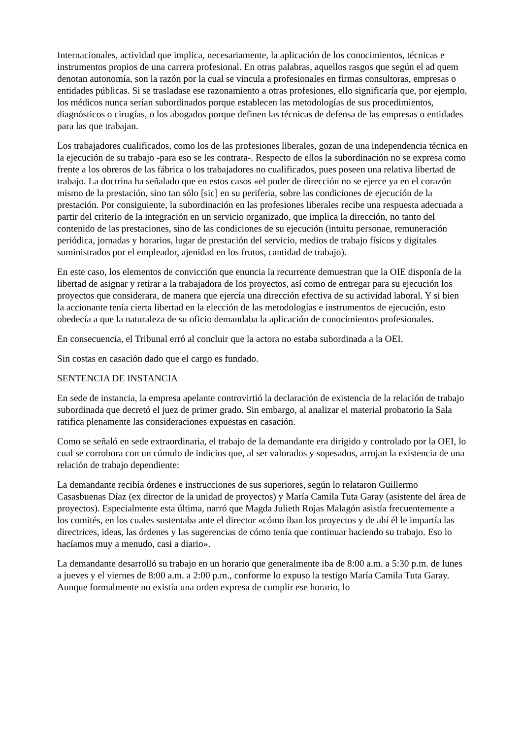Internacionales, actividad que implica, necesariamente, la aplicación de los conocimientos, técnicas e instrumentos propios de una carrera profesional. En otras palabras, aquellos rasgos que según el ad quem denotan autonomía, son la razón por la cual se vincula a profesionales en firmas consultoras, empresas o entidades públicas. Si se trasladase ese razonamiento a otras profesiones, ello significaría que, por ejemplo, los médicos nunca serían subordinados porque establecen las metodologías de sus procedimientos, diagnósticos o cirugías, o los abogados porque definen las técnicas de defensa de las empresas o entidades para las que trabajan.
Los trabajadores cualificados, como los de las profesiones liberales, gozan de una independencia técnica en la ejecución de su trabajo -para eso se les contrata-. Respecto de ellos la subordinación no se expresa como frente a los obreros de las fábrica o los trabajadores no cualificados, pues poseen una relativa libertad de trabajo. La doctrina ha señalado que en estos casos «el poder de dirección no se ejerce ya en el corazón mismo de la prestación, sino tan sólo [sic] en su periferia, sobre las condiciones de ejecución de la prestación. Por consiguiente, la subordinación en las profesiones liberales recibe una respuesta adecuada a partir del criterio de la integración en un servicio organizado, que implica la dirección, no tanto del contenido de las prestaciones, sino de las condiciones de su ejecución (intuitu personae, remuneración periódica, jornadas y horarios, lugar de prestación del servicio, medios de trabajo físicos y digitales suministrados por el empleador, ajenidad en los frutos, cantidad de trabajo).
En este caso, los elementos de convicción que enuncia la recurrente demuestran que la OIE disponía de la libertad de asignar y retirar a la trabajadora de los proyectos, así como de entregar para su ejecución los proyectos que considerara, de manera que ejercía una dirección efectiva de su actividad laboral. Y si bien la accionante tenía cierta libertad en la elección de las metodologías e instrumentos de ejecución, esto obedecía a que la naturaleza de su oficio demandaba la aplicación de conocimientos profesionales.
En consecuencia, el Tribunal erró al concluir que la actora no estaba subordinada a la OEI.
Sin costas en casación dado que el cargo es fundado.
SENTENCIA DE INSTANCIA
En sede de instancia, la empresa apelante controvirtió la declaración de existencia de la relación de trabajo subordinada que decretó el juez de primer grado. Sin embargo, al analizar el material probatorio la Sala ratifica plenamente las consideraciones expuestas en casación.
Como se señaló en sede extraordinaria, el trabajo de la demandante era dirigido y controlado por la OEI, lo cual se corrobora con un cúmulo de indicios que, al ser valorados y sopesados, arrojan la existencia de una relación de trabajo dependiente:
La demandante recibía órdenes e instrucciones de sus superiores, según lo relataron Guillermo Casasbuenas Díaz (ex director de la unidad de proyectos) y María Camila Tuta Garay (asistente del área de proyectos). Especialmente esta última, narró que Magda Julieth Rojas Malagón asistía frecuentemente a los comités, en los cuales sustentaba ante el director «cómo iban los proyectos y de ahí él le impartía las directrices, ideas, las órdenes y las sugerencias de cómo tenía que continuar haciendo su trabajo. Eso lo hacíamos muy a menudo, casi a diario».
La demandante desarrolló su trabajo en un horario que generalmente iba de 8:00 a.m. a 5:30 p.m. de lunes a jueves y el viernes de 8:00 a.m. a 2:00 p.m., conforme lo expuso la testigo María Camila Tuta Garay. Aunque formalmente no existía una orden expresa de cumplir ese horario, lo